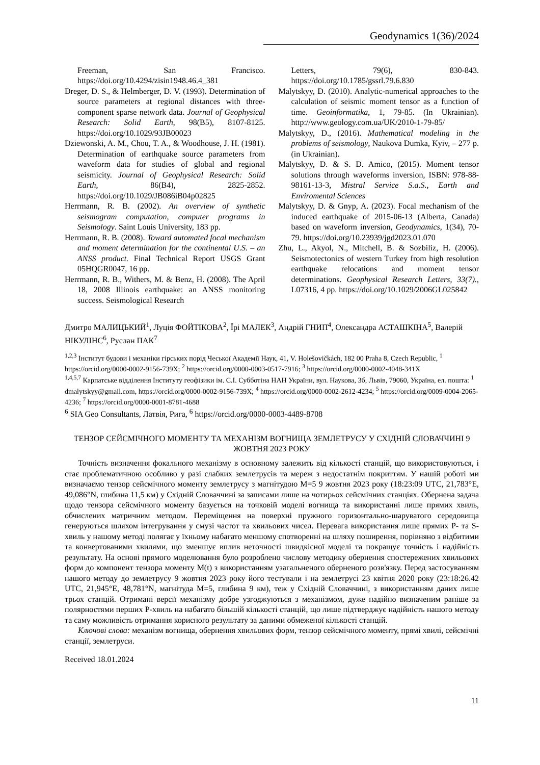Geodynamics 1(36)/2024
Freeman, San Francisco. https://doi.org/10.4294/zisin1948.46.4_381
Dreger, D. S., & Helmberger, D. V. (1993). Determination of source parameters at regional distances with three-component sparse network data. Journal of Geophysical Research: Solid Earth, 98(B5), 8107-8125. https://doi.org/10.1029/93JB00023
Dziewonski, A. M., Chou, T. A., & Woodhouse, J. H. (1981). Determination of earthquake source parameters from waveform data for studies of global and regional seismicity. Journal of Geophysical Research: Solid Earth, 86(B4), 2825-2852. https://doi.org/10.1029/JB086iB04p02825
Herrmann, R. B. (2002). An overview of synthetic seismogram computation, computer programs in Seismology. Saint Louis University, 183 pp.
Herrmann, R. B. (2008). Toward automated focal mechanism and moment determination for the continental U.S. – an ANSS product. Final Technical Report USGS Grant 05HQGR0047, 16 pp.
Herrmann, R. B., Withers, M. & Benz, H. (2008). The April 18, 2008 Illinois earthquake: an ANSS monitoring success. Seismological Research
Letters, 79(6), 830-843. https://doi.org/10.1785/gssrl.79.6.830
Malytskyy, D. (2010). Analytic-numerical approaches to the calculation of seismic moment tensor as a function of time. Geoinformatika, 1, 79-85. (In Ukrainian). http://www.geology.com.ua/UK/2010-1-79-85/
Malytskyy, D., (2016). Mathematical modeling in the problems of seismology, Naukova Dumka, Kyiv, – 277 p. (in Ukrainian).
Malytskyy, D. & S. D. Amico, (2015). Moment tensor solutions through waveforms inversion, ISBN: 978-88-98161-13-3, Mistral Service S.a.S., Earth and Enviromental Sciences
Malytskyy, D. & Gnyp, A. (2023). Focal mechanism of the induced earthquake of 2015-06-13 (Alberta, Canada) based on waveform inversion, Geodynamics, 1(34), 70-79. https://doi.org/10.23939/jgd2023.01.070
Zhu, L., Akyol, N., Mitchell, B. & Sozbiliz, H. (2006). Seismotectonics of western Turkey from high resolution earthquake relocations and moment tensor determinations. Geophysical Research Letters, 33(7)., L07316, 4 pp. https://doi.org/10.1029/2006GL025842
Дмитро МАЛИЦЬКИЙ<sup>1</sup>, Луція ФОЙТІКОВА<sup>2</sup>, Їрі МАЛЕК<sup>3</sup>, Андрій ГНИП<sup>4</sup>, Олександра АСТАШКІНА<sup>5</sup>, Валерій НІКУЛІНС<sup>6</sup>, Руслан ПАК<sup>7</sup>
<sup>1,2,3</sup> Інститут будови і механіки гірських порід Чеської Академії Наук, 41, V. Holešovičkách, 182 00 Praha 8, Czech Republic, <sup>1</sup> https://orcid.org/0000-0002-9156-739X; <sup>2</sup> https://orcid.org/0000-0003-0517-7916; <sup>3</sup> https://orcid.org/0000-0002-4048-341X
<sup>1,4,5,7</sup> Карпатське відділення Інституту геофізики ім. С.І. Субботіна НАН України, вул. Наукова, 3б, Львів, 79060, Україна, ел. пошта: <sup>1</sup> dmalytskyy@gmail.com, https://orcid.org/0000-0002-9156-739X; <sup>4</sup> https://orcid.org/0000-0002-2612-4234; <sup>5</sup> https://orcid.org/0009-0004-2065-4236; <sup>7</sup> https://orcid.org/0000-0001-8781-4688
<sup>6</sup> SIA Geo Consultants, Латвія, Рига, <sup>6</sup> https://orcid.org/0000-0003-4489-8708
ТЕНЗОР СЕЙСМІЧНОГО МОМЕНТУ ТА МЕХАНІЗМ ВОГНИЩА ЗЕМЛЕТРУСУ У СХІДНІЙ СЛОВАЧЧИНІ 9 ЖОВТНЯ 2023 РОКУ
Точність визначення фокального механізму в основному залежить від кількості станцій, що використовуються, і стає проблематичною особливо у разі слабких землетрусів та мереж з недостатнім покриттям. У нашій роботі ми визначаємо тензор сейсмічного моменту землетрусу з магнітудою M=5 9 жовтня 2023 року (18:23:09 UTC, 21,783°E, 49,086°N, глибина 11,5 км) у Східній Словаччині за записами лише на чотирьох сейсмічних станціях. Обернена задача щодо тензора сейсмічного моменту базується на точковій моделі вогнища та використанні лише прямих хвиль, обчислених матричним методом. Переміщення на поверхні пружного горизонтально-шаруватого середовища генеруються шляхом інтегрування у смузі частот та хвильових чисел. Перевага використання лише прямих P- та S-хвиль у нашому методі полягає у їхньому набагато меншому спотворенні на шляху поширення, порівняно з відбитими та конвертованими хвилями, що зменшує вплив неточності швидкісної моделі та покращує точність і надійність результату. На основі прямого моделювання було розроблено числову методику обернення спостережених хвильових форм до компонент тензора моменту M(t) з використанням узагальненого оберненого розв'язку. Перед застосуванням нашого методу до землетрусу 9 жовтня 2023 року його тестували і на землетрусі 23 квітня 2020 року (23:18:26.42 UTC, 21,945°E, 48,781°N, магнітуда M=5, глибина 9 км), теж у Східній Словаччині, з використанням даних лише трьох станцій. Отримані версії механізму добре узгоджуються з механізмом, дуже надійно визначеним раніше за полярностями перших P-хвиль на набагато більшій кількості станцій, що лише підтверджує надійність нашого методу та саму можливість отримання корисного результату за даними обмеженої кількості станцій.
Ключові слова: механізм вогнища, обернення хвильових форм, тензор сейсмічного моменту, прямі хвилі, сейсмічні станції, землетруси.
Received 18.01.2024
11